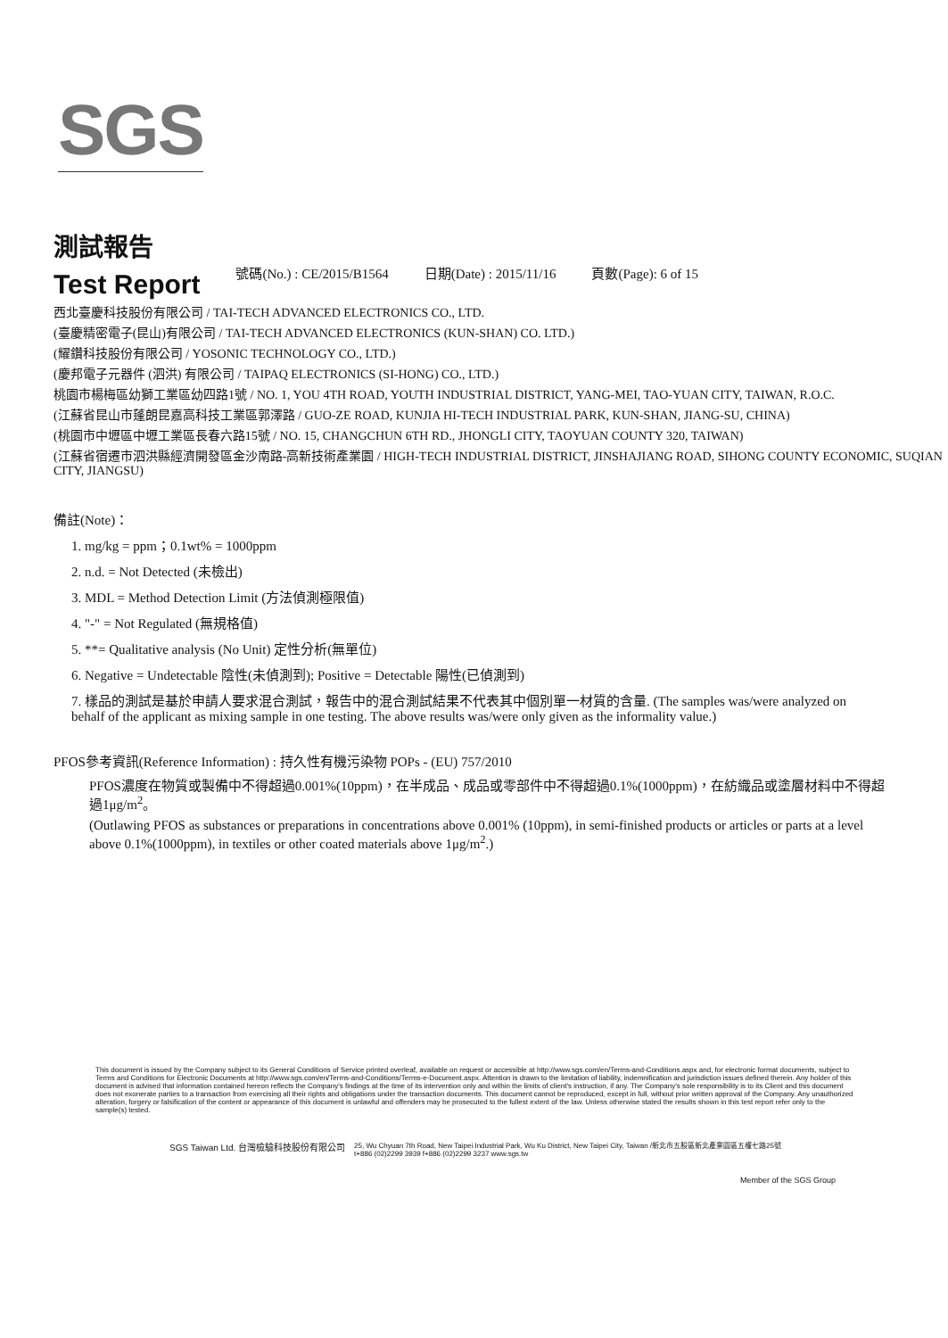SGS
測試報告
Test Report
號碼(No.) : CE/2015/B1564 日期(Date) : 2015/11/16 頁數(Page): 6 of 15
西北臺慶科技股份有限公司 / TAI-TECH ADVANCED ELECTRONICS CO., LTD.
(臺慶精密電子(昆山)有限公司 / TAI-TECH ADVANCED ELECTRONICS (KUN-SHAN) CO. LTD.)
(耀鑽科技股份有限公司 / YOSONIC TECHNOLOGY CO., LTD.)
(慶邦電子元器件 (泗洪) 有限公司 / TAIPAQ ELECTRONICS (SI-HONG) CO., LTD.)
桃園市楊梅區幼獅工業區幼四路1號 / NO. 1, YOU 4TH ROAD, YOUTH INDUSTRIAL DISTRICT, YANG-MEI, TAO-YUAN CITY, TAIWAN, R.O.C.
(江蘇省昆山市蓬朗昆嘉高科技工業區郭澤路 / GUO-ZE ROAD, KUNJIA HI-TECH INDUSTRIAL PARK, KUN-SHAN, JIANG-SU, CHINA)
(桃園市中壢區中壢工業區長春六路15號 / NO. 15, CHANGCHUN 6TH RD., JHONGLI CITY, TAOYUAN COUNTY 320, TAIWAN)
(江蘇省宿遷市泗洪縣經濟開發區金沙南路-高新技術產業園 / HIGH-TECH INDUSTRIAL DISTRICT, JINSHAJIANG ROAD, SIHONG COUNTY ECONOMIC, SUQIAN CITY, JIANGSU)
備註(Note)：
1. mg/kg = ppm；0.1wt% = 1000ppm
2. n.d. = Not Detected (未檢出)
3. MDL = Method Detection Limit (方法偵測極限值)
4. "-" = Not Regulated (無規格值)
5. **= Qualitative analysis (No Unit) 定性分析(無單位)
6. Negative = Undetectable 陰性(未偵測到); Positive = Detectable 陽性(已偵測到)
7. 樣品的測試是基於申請人要求混合測試，報告中的混合測試結果不代表其中個別單一材質的含量. (The samples was/were analyzed on behalf of the applicant as mixing sample in one testing. The above results was/were only given as the informality value.)
PFOS參考資訊(Reference Information) : 持久性有機污染物 POPs - (EU) 757/2010
PFOS濃度在物質或製備中不得超過0.001%(10ppm)，在半成品、成品或零部件中不得超過0.1%(1000ppm)，在紡織品或塗層材料中不得超過1μg/m<sup>2</sup>。
(Outlawing PFOS as substances or preparations in concentrations above 0.001% (10ppm), in semi-finished products or articles or parts at a level above 0.1%(1000ppm), in textiles or other coated materials above 1μg/m<sup>2</sup>.)
This document is issued by the Company subject to its General Conditions of Service printed overleaf, available on request or accessible at http://www.sgs.com/en/Terms-and-Conditions.aspx and, for electronic format documents, subject to Terms and Conditions for Electronic Documents at http://www.sgs.com/en/Terms-and-Conditions/Terms-e-Document.aspx. Attention is drawn to the limitation of liability, indemnification and jurisdiction issues defined therein. Any holder of this document is advised that information contained hereon reflects the Company's findings at the time of its intervention only and within the limits of client's instruction, if any. The Company's sole responsibility is to its Client and this document does not exonerate parties to a transaction from exercising all their rights and obligations under the transaction documents. This document cannot be reproduced, except in full, without prior written approval of the Company. Any unauthorized alteration, forgery or falsification of the content or appearance of this document is unlawful and offenders may be prosecuted to the fullest extent of the law. Unless otherwise stated the results shown in this test report refer only to the sample(s) tested.
SGS Taiwan Ltd. 台灣檢驗科技股份有限公司 25, Wu Chyuan 7th Road, New Taipei Industrial Park, Wu Ku District, New Taipei City, Taiwan /新北市五股區新北產業園區五權七路25號
t+886 (02)2299 3939 f+886 (02)2299 3237 www.sgs.tw
Member of the SGS Group